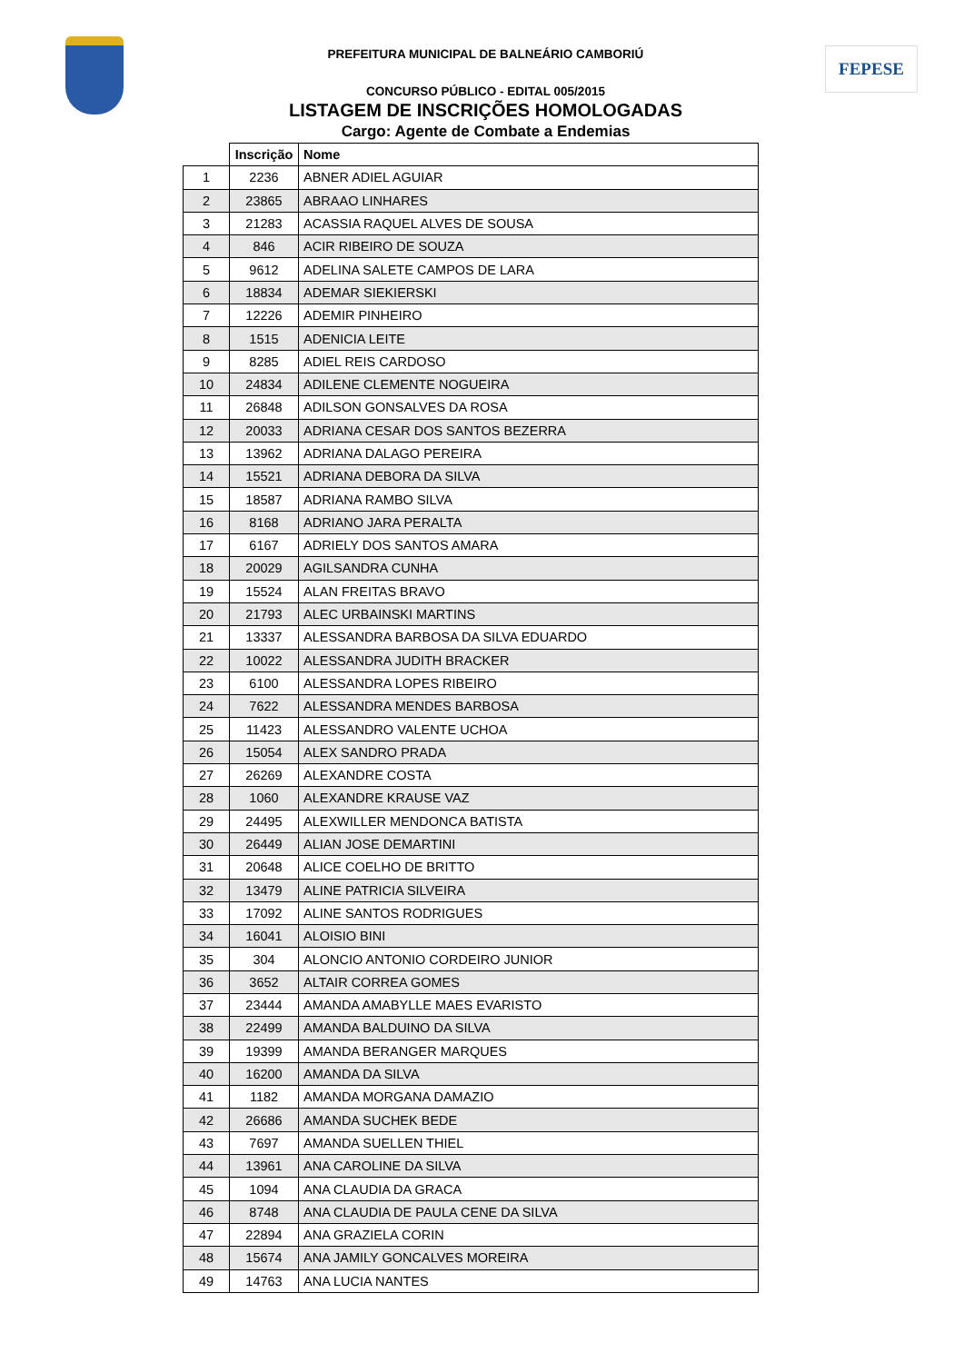FEPESE
PREFEITURA MUNICIPAL DE BALNEÁRIO CAMBORIÚ
CONCURSO PÚBLICO - EDITAL 005/2015
LISTAGEM DE INSCRIÇÕES HOMOLOGADAS
Cargo: Agente de Combate a Endemias
| | Inscrição | Nome |
| --- | --- | --- |
| 1 | 2236 | ABNER ADIEL AGUIAR |
| 2 | 23865 | ABRAAO LINHARES |
| 3 | 21283 | ACASSIA RAQUEL ALVES DE SOUSA |
| 4 | 846 | ACIR RIBEIRO DE SOUZA |
| 5 | 9612 | ADELINA SALETE CAMPOS DE LARA |
| 6 | 18834 | ADEMAR SIEKIERSKI |
| 7 | 12226 | ADEMIR PINHEIRO |
| 8 | 1515 | ADENICIA LEITE |
| 9 | 8285 | ADIEL REIS CARDOSO |
| 10 | 24834 | ADILENE CLEMENTE NOGUEIRA |
| 11 | 26848 | ADILSON GONSALVES DA ROSA |
| 12 | 20033 | ADRIANA CESAR DOS SANTOS BEZERRA |
| 13 | 13962 | ADRIANA DALAGO PEREIRA |
| 14 | 15521 | ADRIANA DEBORA DA SILVA |
| 15 | 18587 | ADRIANA RAMBO SILVA |
| 16 | 8168 | ADRIANO JARA PERALTA |
| 17 | 6167 | ADRIELY DOS SANTOS AMARA |
| 18 | 20029 | AGILSANDRA CUNHA |
| 19 | 15524 | ALAN FREITAS BRAVO |
| 20 | 21793 | ALEC URBAINSKI MARTINS |
| 21 | 13337 | ALESSANDRA BARBOSA DA SILVA EDUARDO |
| 22 | 10022 | ALESSANDRA JUDITH BRACKER |
| 23 | 6100 | ALESSANDRA LOPES RIBEIRO |
| 24 | 7622 | ALESSANDRA MENDES BARBOSA |
| 25 | 11423 | ALESSANDRO VALENTE UCHOA |
| 26 | 15054 | ALEX SANDRO PRADA |
| 27 | 26269 | ALEXANDRE COSTA |
| 28 | 1060 | ALEXANDRE KRAUSE VAZ |
| 29 | 24495 | ALEXWILLER MENDONCA BATISTA |
| 30 | 26449 | ALIAN JOSE DEMARTINI |
| 31 | 20648 | ALICE COELHO DE BRITTO |
| 32 | 13479 | ALINE PATRICIA SILVEIRA |
| 33 | 17092 | ALINE SANTOS RODRIGUES |
| 34 | 16041 | ALOISIO BINI |
| 35 | 304 | ALONCIO ANTONIO CORDEIRO JUNIOR |
| 36 | 3652 | ALTAIR CORREA GOMES |
| 37 | 23444 | AMANDA AMABYLLE MAES EVARISTO |
| 38 | 22499 | AMANDA BALDUINO DA SILVA |
| 39 | 19399 | AMANDA BERANGER MARQUES |
| 40 | 16200 | AMANDA DA SILVA |
| 41 | 1182 | AMANDA MORGANA DAMAZIO |
| 42 | 26686 | AMANDA SUCHEK BEDE |
| 43 | 7697 | AMANDA SUELLEN THIEL |
| 44 | 13961 | ANA CAROLINE DA SILVA |
| 45 | 1094 | ANA CLAUDIA DA GRACA |
| 46 | 8748 | ANA CLAUDIA DE PAULA CENE DA SILVA |
| 47 | 22894 | ANA GRAZIELA CORIN |
| 48 | 15674 | ANA JAMILY GONCALVES MOREIRA |
| 49 | 14763 | ANA LUCIA NANTES |